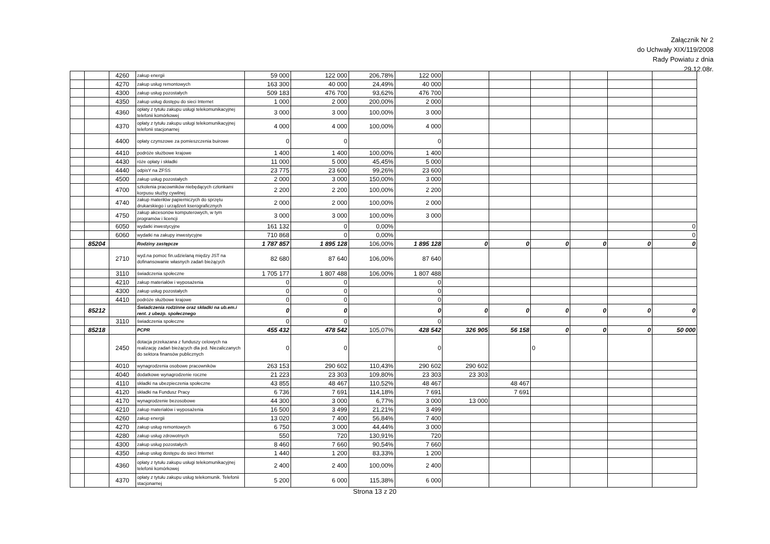Załącznik Nr 2
do Uchwały XIX/119/2008
Rady Powiatu z dnia
29.12.08r.
| | | 4260 | zakup energii | 59 000 | 122 000 | 206,78% | 122 000 | | | | | | |
| | | 4270 | zakup usług remontowych | 163 300 | 40 000 | 24,49% | 40 000 | | | | | | |
| | | 4300 | zakup usług pozostałych | 509 183 | 476 700 | 93,62% | 476 700 | | | | | | |
| | | 4350 | zakup usług dostępu do sieci Internet | 1 000 | 2 000 | 200,00% | 2 000 | | | | | | |
| | | 4360 | opłaty z tytułu zakupu usługi telekomunikacyjnej telefonii komórkowej | 3 000 | 3 000 | 100,00% | 3 000 | | | | | | |
| | | 4370 | opłaty z tytułu zakupu usługi telekomunikacyjnej telefonii stacjonarnej | 4 000 | 4 000 | 100,00% | 4 000 | | | | | | |
| | | 4400 | opłaty czynszowe za pomieszczenia buirowe | 0 | 0 | | 0 | | | | | | |
| | | 4410 | podróże służbowe krajowe | 1 400 | 1 400 | 100,00% | 1 400 | | | | | | |
| | | 4430 | róże opłaty i składki | 11 000 | 5 000 | 45,45% | 5 000 | | | | | | |
| | | 4440 | odpisY na ZFŚS | 23 775 | 23 600 | 99,26% | 23 600 | | | | | | |
| | | 4500 | zakup usług pozostałych | 2 000 | 3 000 | 150,00% | 3 000 | | | | | | |
| | | 4700 | szkolenia pracowników niebędących członkami korpusu służby cywilnej | 2 200 | 2 200 | 100,00% | 2 200 | | | | | | |
| | | 4740 | zakup materiłów papierniczych do sprzętu drukarskiego i urządzeń kserograficznych | 2 000 | 2 000 | 100,00% | 2 000 | | | | | | |
| | | 4750 | zakup akcesoriów komputerowych, w tym programów i licencji | 3 000 | 3 000 | 100,00% | 3 000 | | | | | | |
| | | 6050 | wydatki inwestycyjne | 161 132 | 0 | 0,00% | | | | | | | 0 |
| | | 6060 | wydatki na zakupy inwestycyjne | 710 868 | 0 | 0,00% | | | | | | | 0 |
| | 85204 | | Rodziny zastępcze | 1 787 857 | 1 895 128 | 106,00% | 1 895 128 | 0 | 0 | 0 | 0 | 0 | 0 |
| | | 2710 | wyd.na pomoc fin.udzielaną między JST na dofinansowanie własnych zadań bieżących | 82 680 | 87 640 | 106,00% | 87 640 | | | | | | |
| | | 3110 | świadczenia społeczne | 1 705 177 | 1 807 488 | 106,00% | 1 807 488 | | | | | | |
| | | 4210 | zakup materiałów i wyposażenia | 0 | 0 | | 0 | | | | | | |
| | | 4300 | zakup usług pozostałych | 0 | 0 | | 0 | | | | | | |
| | | 4410 | podróże służbowe krajowe | 0 | 0 | | 0 | | | | | | |
| | 85212 | | Świadczenia rodzinne oraz składki na ub.em.i rent. z ubezp. społecznego | 0 | 0 | | 0 | 0 | 0 | 0 | 0 | 0 | 0 |
| | | 3110 | świadczenia społeczne | 0 | 0 | | 0 | | | | | | |
| | 85218 | | PCPR | 455 432 | 478 542 | 105,07% | 428 542 | 326 905 | 56 158 | 0 | 0 | 0 | 50 000 |
| | | 2450 | dotacja przekazana z funduszy celowych na realizację zadań bieżących dla jed. Niezaliczanych do sektora finansów publicznych | 0 | 0 | | 0 | | | 0 | | | |
| | | 4010 | wynagrodzenia osobowe pracowników | 263 153 | 290 602 | 110,43% | 290 602 | 290 602 | | | | | |
| | | 4040 | dodatkowe wynagrodzenie roczne | 21 223 | 23 303 | 109,80% | 23 303 | 23 303 | | | | | |
| | | 4110 | składki na ubezpieczenia społeczne | 43 855 | 48 467 | 110,52% | 48 467 | | 48 467 | | | | |
| | | 4120 | składki na Fundusz Pracy | 6 736 | 7 691 | 114,18% | 7 691 | | 7 691 | | | | |
| | | 4170 | wynagrodzenie bezosobowe | 44 300 | 3 000 | 6,77% | 3 000 | 13 000 | | | | | |
| | | 4210 | zakup materiałów i wyposażenia | 16 500 | 3 499 | 21,21% | 3 499 | | | | | | |
| | | 4260 | zakup energii | 13 020 | 7 400 | 56,84% | 7 400 | | | | | | |
| | | 4270 | zakup usług remontowych | 6 750 | 3 000 | 44,44% | 3 000 | | | | | | |
| | | 4280 | zakup usług zdrowotnych | 550 | 720 | 130,91% | 720 | | | | | | |
| | | 4300 | zakup usług pozostałych | 8 460 | 7 660 | 90,54% | 7 660 | | | | | | |
| | | 4350 | zakup usług dostępu do sieci Internet | 1 440 | 1 200 | 83,33% | 1 200 | | | | | | |
| | | 4360 | opłaty z tytułu zakupu usługi telekomunikacyjnej telefonii komórkowej | 2 400 | 2 400 | 100,00% | 2 400 | | | | | | |
| | | 4370 | opłaty z tytułu zakupu usług telekomunik. Telefonii stacjonarnej | 5 200 | 6 000 | 115,38% | 6 000 | | | | | | |
Strona 13 z 20